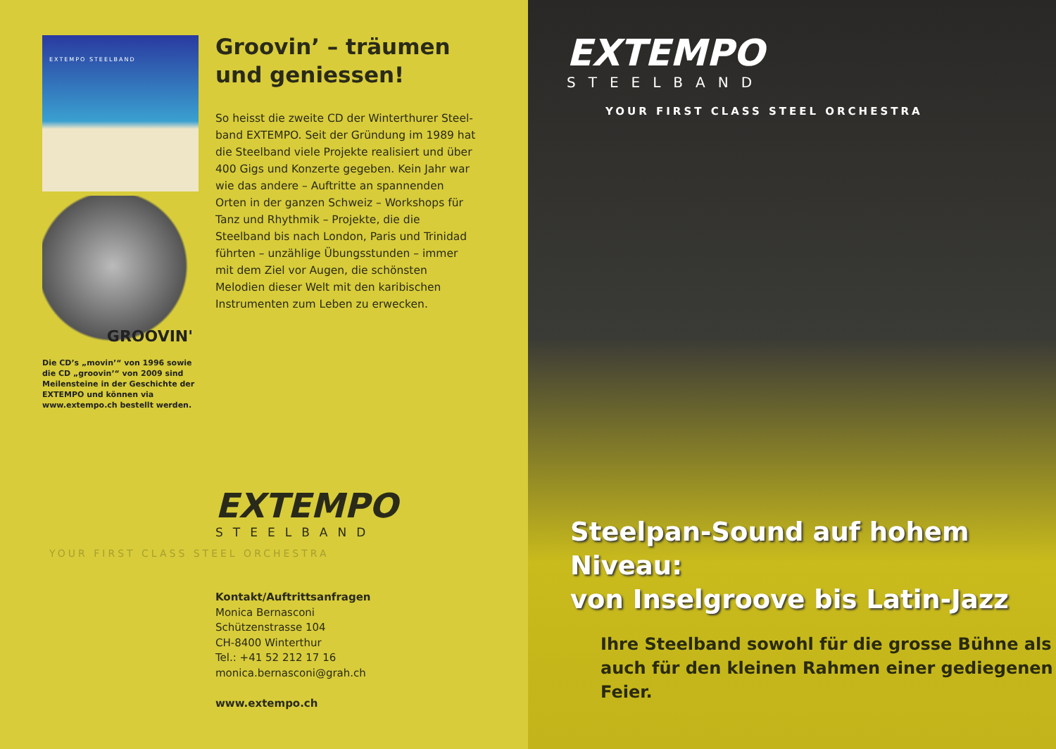EXTEMPO STEELBAND
GROOVIN'
Die CD’s „movin’“ von 1996 sowie die CD „groovin’“ von 2009 sind Meilen­steine in der Geschichte der EXTEMPO und können via www.extempo.ch bestellt werden.
Groovin’ – träumen und geniessen!
So heisst die zweite CD der Winterthurer Steel­band EXTEMPO. Seit der Gründung im 1989 hat die Steelband viele Projekte realisiert und über 400 Gigs und Konzerte gegeben. Kein Jahr war wie das andere – Auftritte an span­nenden Orten in der ganzen Schweiz – Work­shops für Tanz und Rhythmik – Projekte, die die Steelband bis nach London, Paris und Trinidad führten – unzählige Übungsstunden – immer mit dem Ziel vor Augen, die schönsten Melodien dieser Welt mit den karibischen Instrumenten zum Leben zu erwecken.
EXTEMPO
STEELBAND
YOUR FIRST CLASS STEEL ORCHESTRA
Kontakt/Auftrittsanfragen
Monica Bernasconi
Schützenstrasse 104
CH-8400 Winterthur
Tel.: +41 52 212 17 16
monica.bernasconi@grah.ch
www.extempo.ch
EXTEMPO
STEELBAND
YOUR FIRST CLASS STEEL ORCHESTRA
Steelpan-Sound auf hohem Niveau:
von Inselgroove bis Latin-Jazz
Ihre Steelband sowohl für die grosse Bühne als auch für den kleinen Rahmen einer gediegenen Feier.